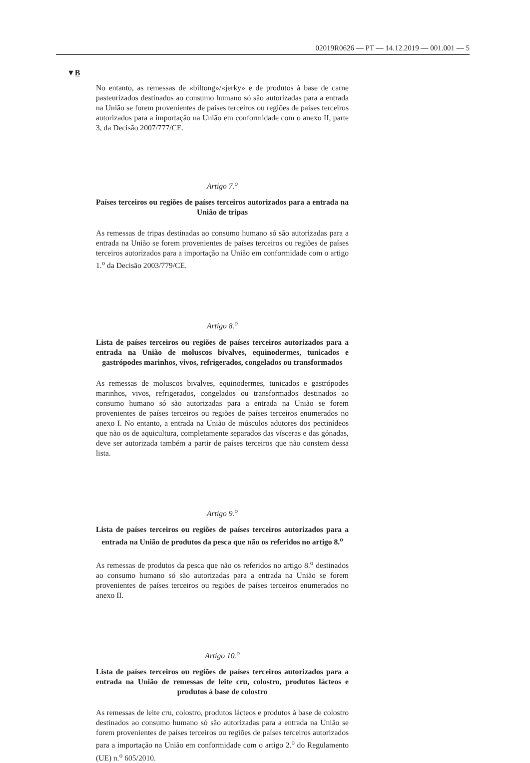02019R0626 — PT — 14.12.2019 — 001.001 — 5
▼B
No entanto, as remessas de «biltong»/«jerky» e de produtos à base de carne pasteurizados destinados ao consumo humano só são autorizadas para a entrada na União se forem provenientes de países terceiros ou regiões de países terceiros autorizados para a importação na União em conformidade com o anexo II, parte 3, da Decisão 2007/777/CE.
Artigo 7.<sup>o</sup>
Países terceiros ou regiões de países terceiros autorizados para a entrada na União de tripas
As remessas de tripas destinadas ao consumo humano só são autorizadas para a entrada na União se forem provenientes de países terceiros ou regiões de países terceiros autorizados para a importação na União em conformidade com o artigo 1.<sup>o</sup> da Decisão 2003/779/CE.
Artigo 8.<sup>o</sup>
Lista de países terceiros ou regiões de países terceiros autorizados para a entrada na União de moluscos bivalves, equinodermes, tunicados e gastrópodes marinhos, vivos, refrigerados, congelados ou transformados
As remessas de moluscos bivalves, equinodermes, tunicados e gastrópodes marinhos, vivos, refrigerados, congelados ou transformados destinados ao consumo humano só são autorizadas para a entrada na União se forem provenientes de países terceiros ou regiões de países terceiros enumerados no anexo I. No entanto, a entrada na União de músculos adutores dos pectinídeos que não os de aquicultura, completamente separados das vísceras e das gónadas, deve ser autorizada também a partir de países terceiros que não constem dessa lista.
Artigo 9.<sup>o</sup>
Lista de países terceiros ou regiões de países terceiros autorizados para a entrada na União de produtos da pesca que não os referidos no artigo 8.<sup>o</sup>
As remessas de produtos da pesca que não os referidos no artigo 8.<sup>o</sup> destinados ao consumo humano só são autorizadas para a entrada na União se forem provenientes de países terceiros ou regiões de países terceiros enumerados no anexo II.
Artigo 10.<sup>o</sup>
Lista de países terceiros ou regiões de países terceiros autorizados para a entrada na União de remessas de leite cru, colostro, produtos lácteos e produtos à base de colostro
As remessas de leite cru, colostro, produtos lácteos e produtos à base de colostro destinados ao consumo humano só são autorizadas para a entrada na União se forem provenientes de países terceiros ou regiões de países terceiros autorizados para a importação na União em conformidade com o artigo 2.<sup>o</sup> do Regulamento (UE) n.<sup>o</sup> 605/2010.